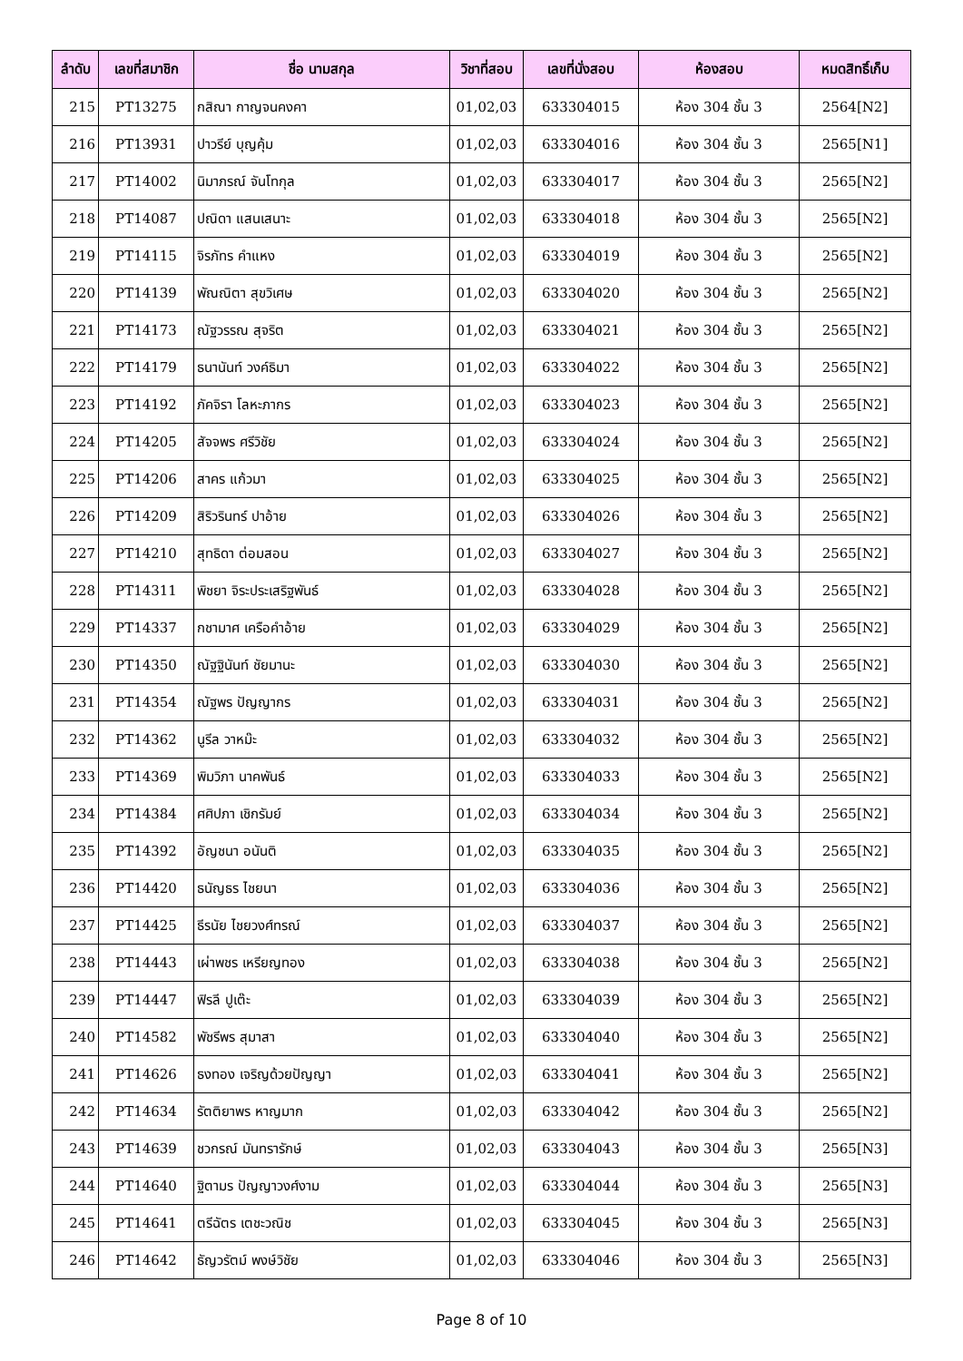| ลำดับ | เลขที่สมาชิก | ชื่อ นามสกุล | วิชาที่สอบ | เลขที่นั่งสอบ | ห้องสอบ | หมดสิทธิ์เก็บ |
| --- | --- | --- | --- | --- | --- | --- |
| 215 | PT13275 | กสิณา กาญจนคงคา | 01,02,03 | 633304015 | ห้อง 304 ชั้น 3 | 2564[N2] |
| 216 | PT13931 | ปาวรีย์ บุญคุ้ม | 01,02,03 | 633304016 | ห้อง 304 ชั้น 3 | 2565[N1] |
| 217 | PT14002 | นิมาภรณ์ จันโทกุล | 01,02,03 | 633304017 | ห้อง 304 ชั้น 3 | 2565[N2] |
| 218 | PT14087 | ปณิดา แสนเสนาะ | 01,02,03 | 633304018 | ห้อง 304 ชั้น 3 | 2565[N2] |
| 219 | PT14115 | จิรภัทร คำแหง | 01,02,03 | 633304019 | ห้อง 304 ชั้น 3 | 2565[N2] |
| 220 | PT14139 | พัณณิตา สุขวิเศษ | 01,02,03 | 633304020 | ห้อง 304 ชั้น 3 | 2565[N2] |
| 221 | PT14173 | ณัฐวรรณ สุจริต | 01,02,03 | 633304021 | ห้อง 304 ชั้น 3 | 2565[N2] |
| 222 | PT14179 | ธนานันท์ วงค์ธิมา | 01,02,03 | 633304022 | ห้อง 304 ชั้น 3 | 2565[N2] |
| 223 | PT14192 | ภัคจิรา โลหะภากร | 01,02,03 | 633304023 | ห้อง 304 ชั้น 3 | 2565[N2] |
| 224 | PT14205 | สัจจพร ศรีวิชัย | 01,02,03 | 633304024 | ห้อง 304 ชั้น 3 | 2565[N2] |
| 225 | PT14206 | สาคร แก้วมา | 01,02,03 | 633304025 | ห้อง 304 ชั้น 3 | 2565[N2] |
| 226 | PT14209 | สิริวรินทร์ ปาอ้าย | 01,02,03 | 633304026 | ห้อง 304 ชั้น 3 | 2565[N2] |
| 227 | PT14210 | สุทธิดา ต่อมสอน | 01,02,03 | 633304027 | ห้อง 304 ชั้น 3 | 2565[N2] |
| 228 | PT14311 | พิชยา จิระประเสริฐพันธ์ | 01,02,03 | 633304028 | ห้อง 304 ชั้น 3 | 2565[N2] |
| 229 | PT14337 | กชามาศ เครือคำอ้าย | 01,02,03 | 633304029 | ห้อง 304 ชั้น 3 | 2565[N2] |
| 230 | PT14350 | ณัฐฐินันท์ ชัยมานะ | 01,02,03 | 633304030 | ห้อง 304 ชั้น 3 | 2565[N2] |
| 231 | PT14354 | ณัฐพร ปัญญากร | 01,02,03 | 633304031 | ห้อง 304 ชั้น 3 | 2565[N2] |
| 232 | PT14362 | นูรีล วาหม๊ะ | 01,02,03 | 633304032 | ห้อง 304 ชั้น 3 | 2565[N2] |
| 233 | PT14369 | พิมวิภา นาคพันธ์ | 01,02,03 | 633304033 | ห้อง 304 ชั้น 3 | 2565[N2] |
| 234 | PT14384 | ศศิปภา เชิกรัมย์ | 01,02,03 | 633304034 | ห้อง 304 ชั้น 3 | 2565[N2] |
| 235 | PT14392 | อัญชนา อนันติ | 01,02,03 | 633304035 | ห้อง 304 ชั้น 3 | 2565[N2] |
| 236 | PT14420 | ธนัญธร ไชยนา | 01,02,03 | 633304036 | ห้อง 304 ชั้น 3 | 2565[N2] |
| 237 | PT14425 | ธีรนัย ไชยวงศ์ทรณ์ | 01,02,03 | 633304037 | ห้อง 304 ชั้น 3 | 2565[N2] |
| 238 | PT14443 | เผ่าพชร เหรียญทอง | 01,02,03 | 633304038 | ห้อง 304 ชั้น 3 | 2565[N2] |
| 239 | PT14447 | ฟิรลี ปูเต๊ะ | 01,02,03 | 633304039 | ห้อง 304 ชั้น 3 | 2565[N2] |
| 240 | PT14582 | พัชรีพร สุมาสา | 01,02,03 | 633304040 | ห้อง 304 ชั้น 3 | 2565[N2] |
| 241 | PT14626 | ธงทอง เจริญด้วยปัญญา | 01,02,03 | 633304041 | ห้อง 304 ชั้น 3 | 2565[N2] |
| 242 | PT14634 | รัตติยาพร หาญมาก | 01,02,03 | 633304042 | ห้อง 304 ชั้น 3 | 2565[N2] |
| 243 | PT14639 | ชวกรณ์ มันทรารักษ์ | 01,02,03 | 633304043 | ห้อง 304 ชั้น 3 | 2565[N3] |
| 244 | PT14640 | ฐิตามร ปัญญาวงศ์งาม | 01,02,03 | 633304044 | ห้อง 304 ชั้น 3 | 2565[N3] |
| 245 | PT14641 | ตรีฉัตร เตชะวณิช | 01,02,03 | 633304045 | ห้อง 304 ชั้น 3 | 2565[N3] |
| 246 | PT14642 | ธัญวรัตม์ พงษ์วิชัย | 01,02,03 | 633304046 | ห้อง 304 ชั้น 3 | 2565[N3] |
Page 8 of 10